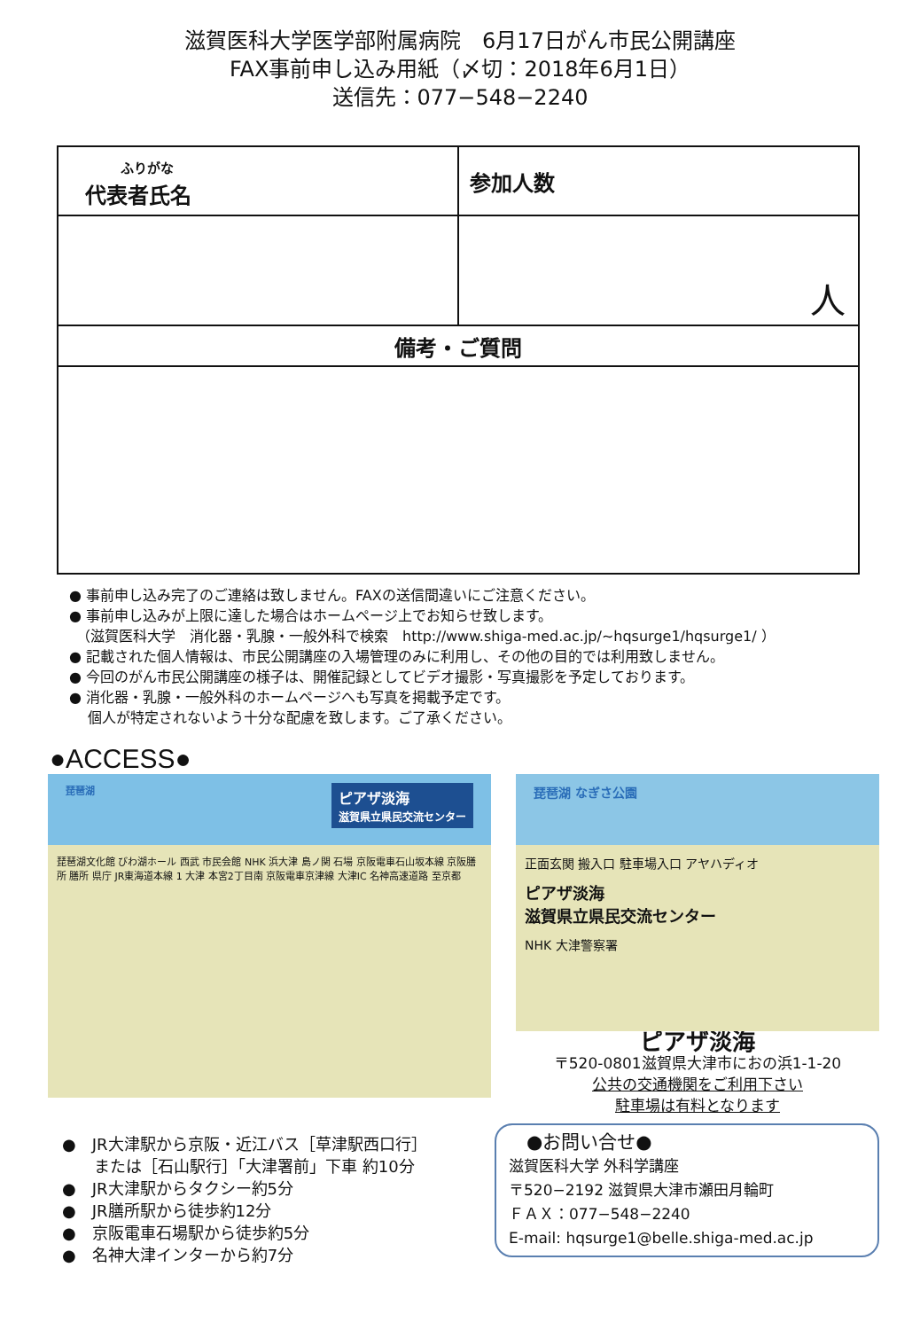滋賀医科大学医学部附属病院　6月17日がん市民公開講座
FAX事前申し込み用紙（〆切：2018年6月1日）
送信先：077−548−2240
| ふりがな 代表者氏名 | 参加人数 |
| --- | --- |
| | 人 |
| 備考・ご質問 | |
● 事前申し込み完了のご連絡は致しません。FAXの送信間違いにご注意ください。
● 事前申し込みが上限に達した場合はホームページ上でお知らせ致します。
　（滋賀医科大学　消化器・乳腺・一般外科で検索　http://www.shiga-med.ac.jp/~hqsurge1/hqsurge1/ ）
● 記載された個人情報は、市民公開講座の入場管理のみに利用し、その他の目的では利用致しません。
● 今回のがん市民公開講座の様子は、開催記録としてビデオ撮影・写真撮影を予定しております。
● 消化器・乳腺・一般外科のホームページへも写真を掲載予定です。
　 個人が特定されないよう十分な配慮を致します。ご了承ください。
●ACCESS●
琵琶湖 ピアザ淡海
滋賀県立県民交流センター
琵琶湖文化館 びわ湖ホール 西武 市民会館 NHK 浜大津 島ノ関 石場 京阪電車石山坂本線 京阪膳所 膳所 県庁 JR東海道本線 1 大津 本宮2丁目南 京阪電車京津線 大津IC 名神高速道路 至京都
●　JR大津駅から京阪・近江バス［草津駅西口行］
　　または［石山駅行］「大津署前」下車 約10分
●　JR大津駅からタクシー約5分
●　JR膳所駅から徒歩約12分
●　京阪電車石場駅から徒歩約5分
●　名神大津インターから約7分
琵琶湖 なぎさ公園
正面玄関 搬入口 駐車場入口 アヤハディオ
ピアザ淡海
滋賀県立県民交流センター
NHK 大津警察署
ピアザ淡海
〒520-0801滋賀県大津市におの浜1-1-20
公共の交通機関をご利用下さい
駐車場は有料となります
●お問い合せ●
滋賀医科大学 外科学講座
〒520−2192 滋賀県大津市瀬田月輪町
ＦＡＸ：077−548−2240
E-mail: hqsurge1@belle.shiga-med.ac.jp